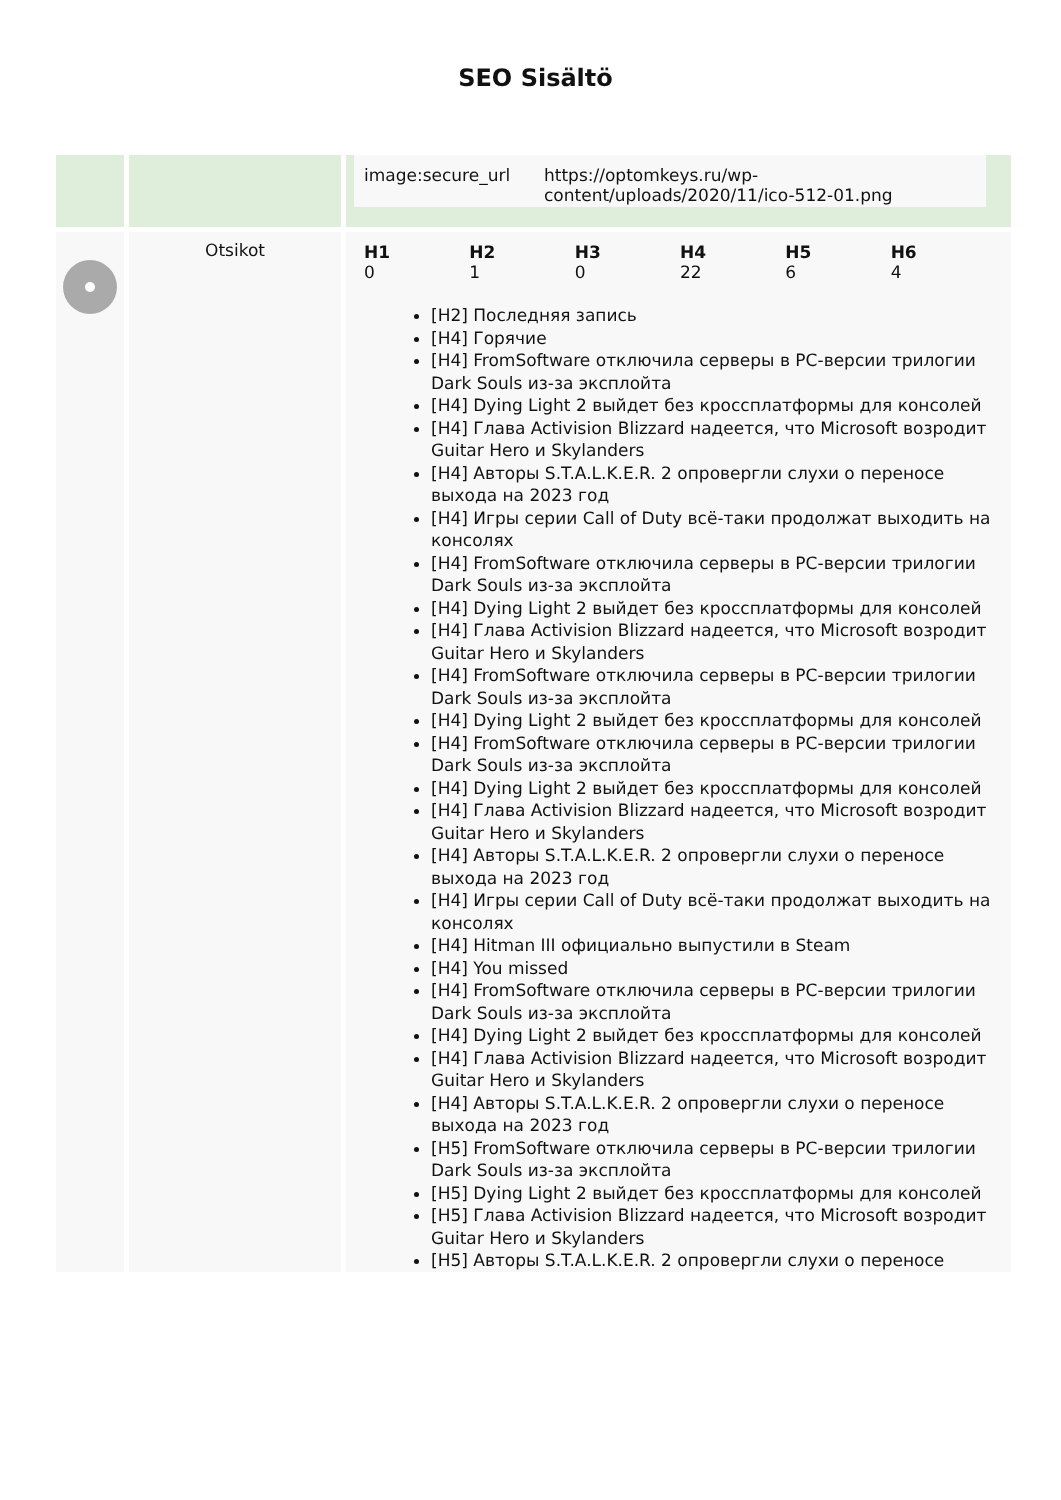SEO Sisältö
| | | / image:secure_url / https://optomkeys.ru/wp-content/uploads/2020/11/ico-512-01.png / |
| | Otsikot | / H1 0 / H2 1 / H3 0 / H4 22 / H5 6 / H6 4 / [H2] Последняя запись [H4] Горячие [H4] FromSoftware отключила серверы в PC-версии трилогии Dark Souls из-за эксплойта [H4] Dying Light 2 выйдет без кроссплатформы для консолей [H4] Глава Activision Blizzard надеется, что Microsoft возродит Guitar Hero и Skylanders [H4] Авторы S.T.A.L.K.E.R. 2 опровергли слухи о переносе выхода на 2023 год [H4] Игры серии Call of Duty всё-таки продолжат выходить на консолях [H4] FromSoftware отключила серверы в PC-версии трилогии Dark Souls из-за эксплойта [H4] Dying Light 2 выйдет без кроссплатформы для консолей [H4] Глава Activision Blizzard надеется, что Microsoft возродит Guitar Hero и Skylanders [H4] FromSoftware отключила серверы в PC-версии трилогии Dark Souls из-за эксплойта [H4] Dying Light 2 выйдет без кроссплатформы для консолей [H4] FromSoftware отключила серверы в PC-версии трилогии Dark Souls из-за эксплойта [H4] Dying Light 2 выйдет без кроссплатформы для консолей [H4] Глава Activision Blizzard надеется, что Microsoft возродит Guitar Hero и Skylanders [H4] Авторы S.T.A.L.K.E.R. 2 опровергли слухи о переносе выхода на 2023 год [H4] Игры серии Call of Duty всё-таки продолжат выходить на консолях [H4] Hitman III официально выпустили в Steam [H4] You missed [H4] FromSoftware отключила серверы в PC-версии трилогии Dark Souls из-за эксплойта [H4] Dying Light 2 выйдет без кроссплатформы для консолей [H4] Глава Activision Blizzard надеется, что Microsoft возродит Guitar Hero и Skylanders [H4] Авторы S.T.A.L.K.E.R. 2 опровергли слухи о переносе выхода на 2023 год [H5] FromSoftware отключила серверы в PC-версии трилогии Dark Souls из-за эксплойта [H5] Dying Light 2 выйдет без кроссплатформы для консолей [H5] Глава Activision Blizzard надеется, что Microsoft возродит Guitar Hero и Skylanders [H5] Авторы S.T.A.L.K.E.R. 2 опровергли слухи о переносе |